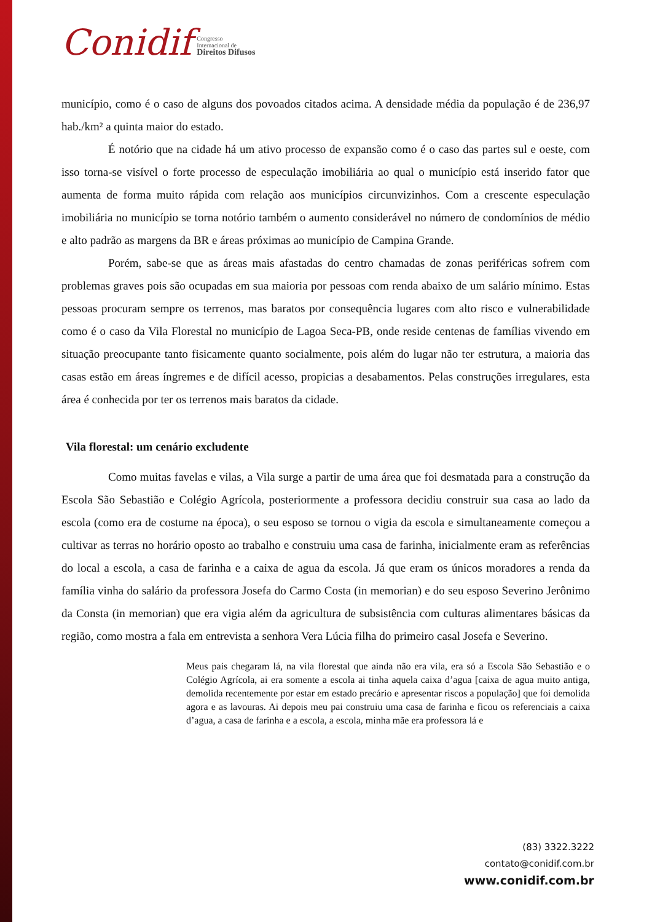Conidif
Congresso
Internacional de
Direitos Difusos
município, como é o caso de alguns dos povoados citados acima. A densidade média da população é de 236,97 hab./km² a quinta maior do estado.
É notório que na cidade há um ativo processo de expansão como é o caso das partes sul e oeste, com isso torna-se visível o forte processo de especulação imobiliária ao qual o município está inserido fator que aumenta de forma muito rápida com relação aos municípios circunvizinhos. Com a crescente especulação imobiliária no município se torna notório também o aumento considerável no número de condomínios de médio e alto padrão as margens da BR e áreas próximas ao município de Campina Grande.
Porém, sabe-se que as áreas mais afastadas do centro chamadas de zonas periféricas sofrem com problemas graves pois são ocupadas em sua maioria por pessoas com renda abaixo de um salário mínimo. Estas pessoas procuram sempre os terrenos, mas baratos por consequência lugares com alto risco e vulnerabilidade como é o caso da Vila Florestal no município de Lagoa Seca-PB, onde reside centenas de famílias vivendo em situação preocupante tanto fisicamente quanto socialmente, pois além do lugar não ter estrutura, a maioria das casas estão em áreas íngremes e de difícil acesso, propicias a desabamentos. Pelas construções irregulares, esta área é conhecida por ter os terrenos mais baratos da cidade.
Vila florestal: um cenário excludente
Como muitas favelas e vilas, a Vila surge a partir de uma área que foi desmatada para a construção da Escola São Sebastião e Colégio Agrícola, posteriormente a professora decidiu construir sua casa ao lado da escola (como era de costume na época), o seu esposo se tornou o vigia da escola e simultaneamente começou a cultivar as terras no horário oposto ao trabalho e construiu uma casa de farinha, inicialmente eram as referências do local a escola, a casa de farinha e a caixa de agua da escola. Já que eram os únicos moradores a renda da família vinha do salário da professora Josefa do Carmo Costa (in memorian) e do seu esposo Severino Jerônimo da Consta (in memorian) que era vigia além da agricultura de subsistência com culturas alimentares básicas da região, como mostra a fala em entrevista a senhora Vera Lúcia filha do primeiro casal Josefa e Severino.
Meus pais chegaram lá, na vila florestal que ainda não era vila, era só a Escola São Sebastião e o Colégio Agrícola, ai era somente a escola ai tinha aquela caixa d’agua [caixa de agua muito antiga, demolida recentemente por estar em estado precário e apresentar riscos a população] que foi demolida agora e as lavouras. Ai depois meu pai construiu uma casa de farinha e ficou os referenciais a caixa d’agua, a casa de farinha e a escola, a escola, minha mãe era professora lá e
(83) 3322.3222
contato@conidif.com.br
www.conidif.com.br